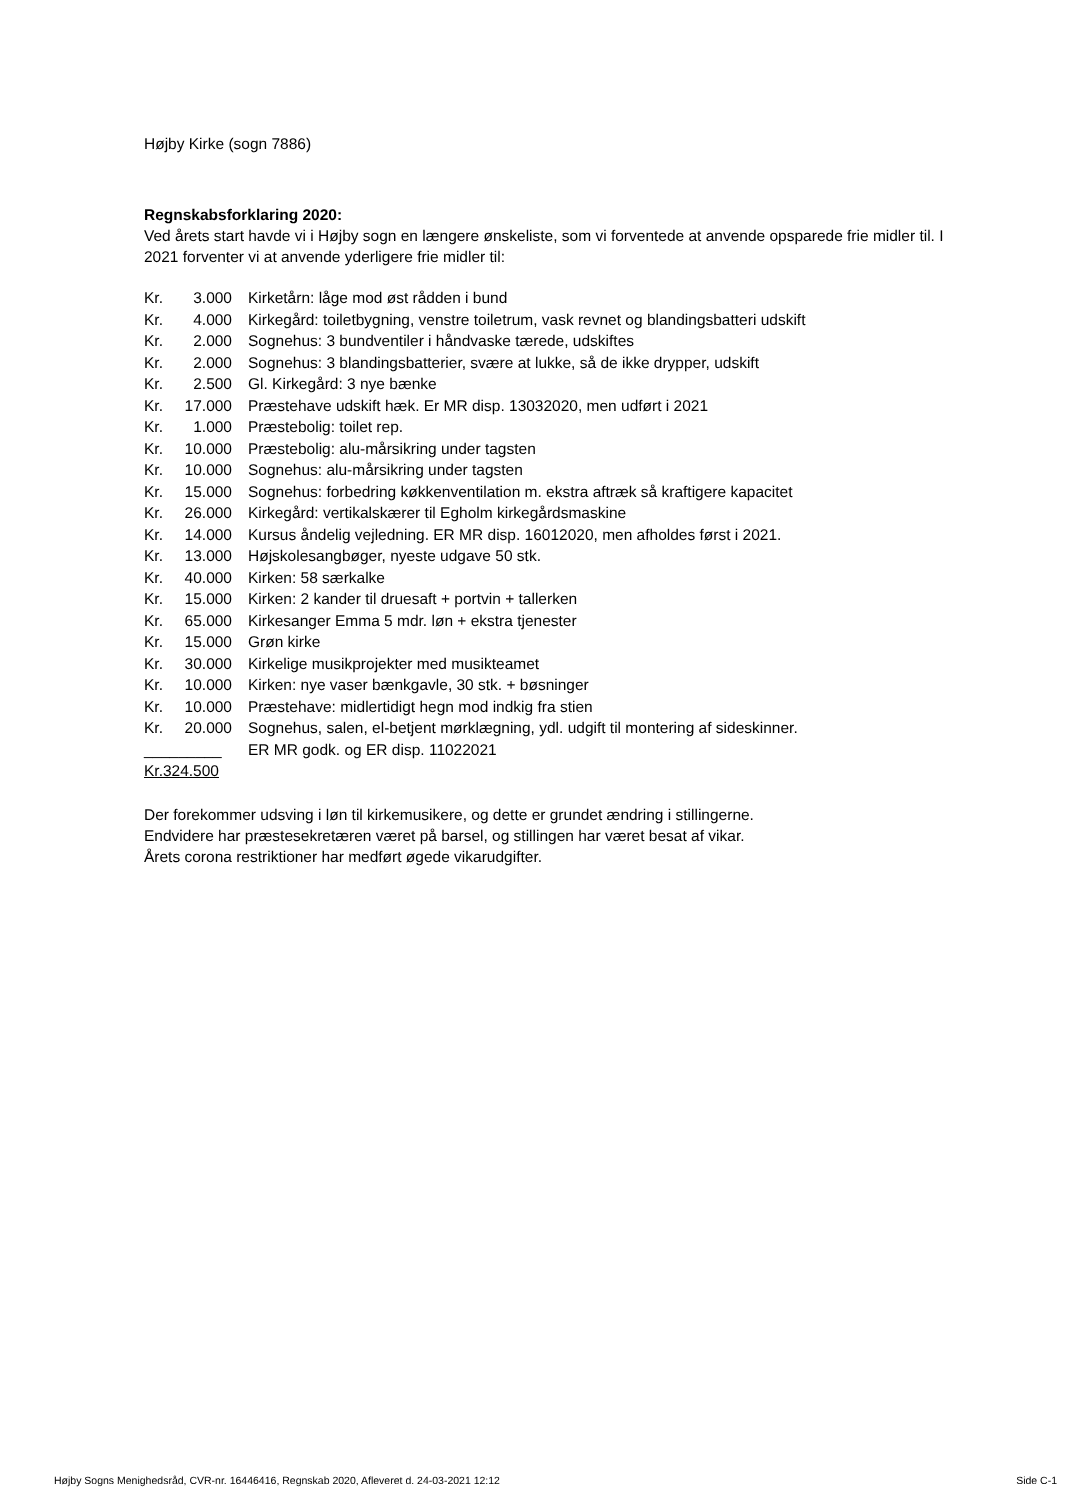Højby Kirke (sogn 7886)
Regnskabsforklaring 2020:
Ved årets start havde vi i Højby sogn en længere ønskeliste, som vi forventede at anvende opsparede frie midler til. I 2021 forventer vi at anvende yderligere frie midler til:
| Kr. | 3.000 | Kirketårn: låge mod øst rådden i bund |
| Kr. | 4.000 | Kirkegård: toiletbygning, venstre toiletrum, vask revnet og blandingsbatteri udskift |
| Kr. | 2.000 | Sognehus: 3 bundventiler i håndvaske tærede, udskiftes |
| Kr. | 2.000 | Sognehus: 3 blandingsbatterier, svære at lukke, så de ikke drypper, udskift |
| Kr. | 2.500 | Gl. Kirkegård: 3 nye bænke |
| Kr. | 17.000 | Præstehave udskift hæk. Er MR disp. 13032020, men udført i 2021 |
| Kr. | 1.000 | Præstebolig: toilet rep. |
| Kr. | 10.000 | Præstebolig: alu-mårsikring under tagsten |
| Kr. | 10.000 | Sognehus: alu-mårsikring under tagsten |
| Kr. | 15.000 | Sognehus: forbedring køkkenventilation m. ekstra aftræk så kraftigere kapacitet |
| Kr. | 26.000 | Kirkegård: vertikalskærer til Egholm kirkegårdsmaskine |
| Kr. | 14.000 | Kursus åndelig vejledning. ER MR disp. 16012020, men afholdes først i 2021. |
| Kr. | 13.000 | Højskolesangbøger, nyeste udgave 50 stk. |
| Kr. | 40.000 | Kirken: 58 særkalke |
| Kr. | 15.000 | Kirken: 2 kander til druesaft + portvin + tallerken |
| Kr. | 65.000 | Kirkesanger Emma 5 mdr. løn + ekstra tjenester |
| Kr. | 15.000 | Grøn kirke |
| Kr. | 30.000 | Kirkelige musikprojekter med musikteamet |
| Kr. | 10.000 | Kirken: nye vaser bænkgavle, 30 stk. + bøsninger |
| Kr. | 10.000 | Præstehave: midlertidigt hegn mod indkig fra stien |
| Kr. | 20.000 | Sognehus, salen, el-betjent mørklægning, ydl. udgift til montering af sideskinner. |
| _________ | | ER MR godk. og ER disp. 11022021 |
| Kr.324.500 | | |
Der forekommer udsving i løn til kirkemusikere, og dette er grundet ændring i stillingerne.
Endvidere har præstesekretæren været på barsel, og stillingen har været besat af vikar.
Årets corona restriktioner har medført øgede vikarudgifter.
Højby Sogns Menighedsråd, CVR-nr. 16446416, Regnskab 2020, Afleveret d. 24-03-2021 12:12 Side C-1